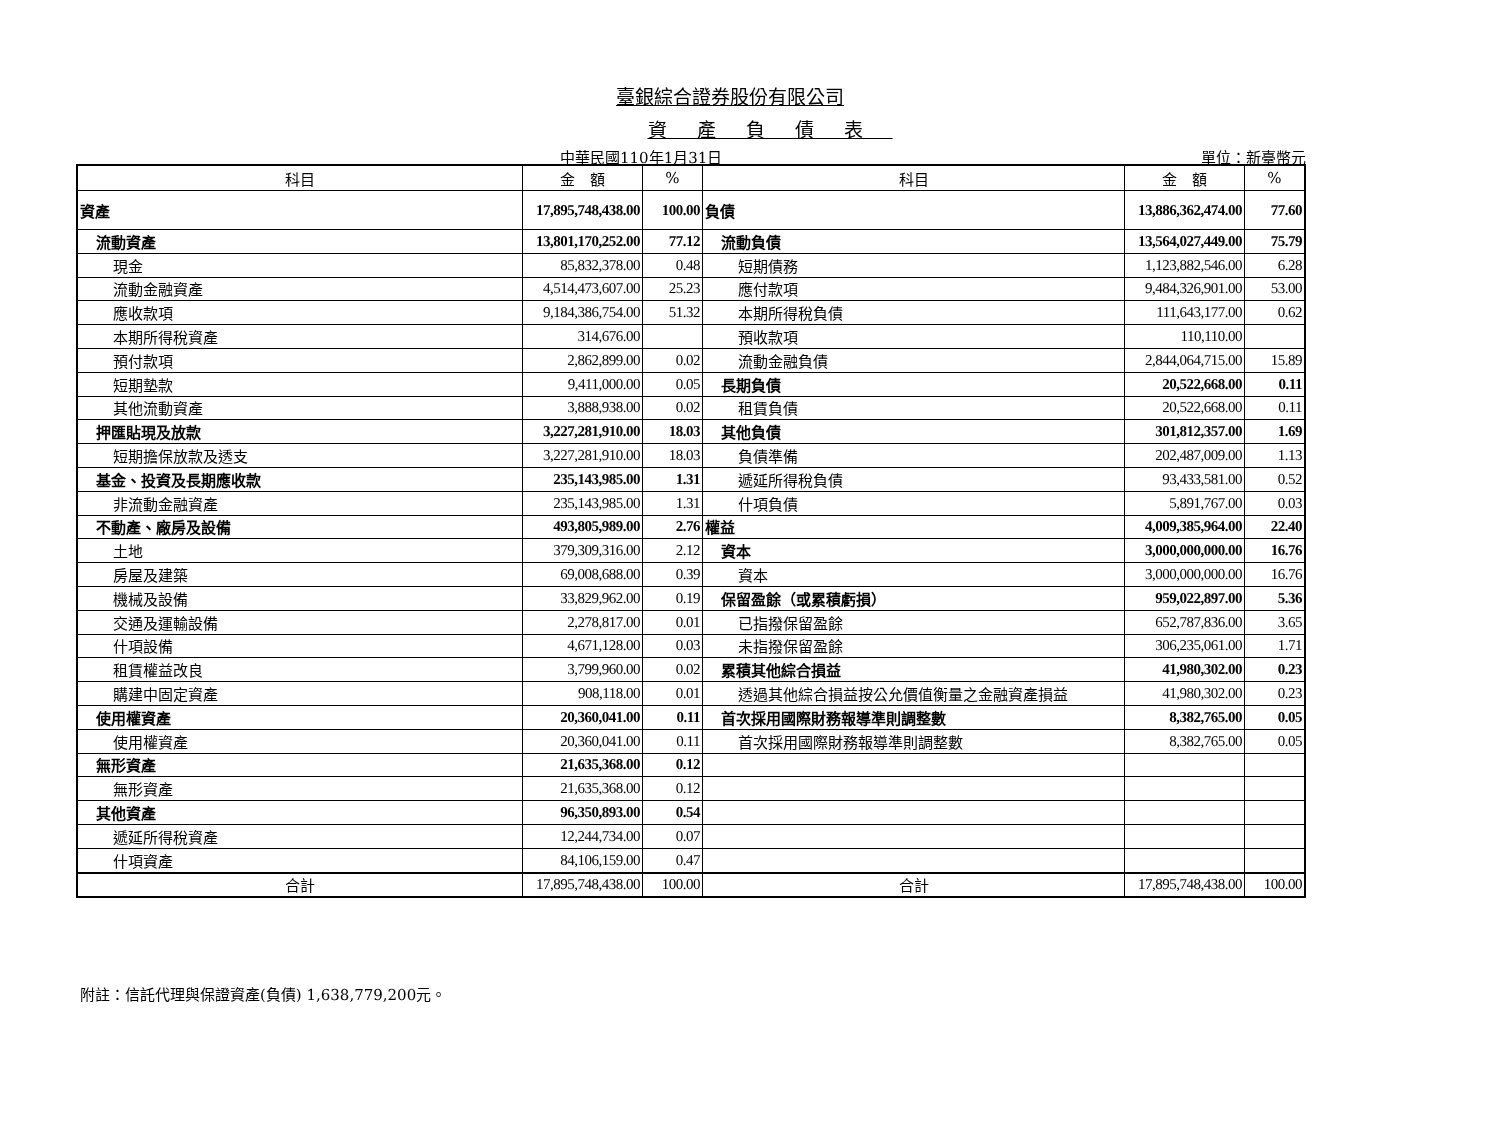臺銀綜合證券股份有限公司
資產負債表
中華民國110年1月31日 單位：新臺幣元
| 科目 | 金 額 | % | 科目 | 金 額 | % |
| --- | --- | --- | --- | --- | --- |
| 資產 | 17,895,748,438.00 | 100.00 | 負債 | 13,886,362,474.00 | 77.60 |
| 流動資產 | 13,801,170,252.00 | 77.12 | 流動負債 | 13,564,027,449.00 | 75.79 |
| 現金 | 85,832,378.00 | 0.48 | 短期債務 | 1,123,882,546.00 | 6.28 |
| 流動金融資產 | 4,514,473,607.00 | 25.23 | 應付款項 | 9,484,326,901.00 | 53.00 |
| 應收款項 | 9,184,386,754.00 | 51.32 | 本期所得稅負債 | 111,643,177.00 | 0.62 |
| 本期所得稅資產 | 314,676.00 | | 預收款項 | 110,110.00 | |
| 預付款項 | 2,862,899.00 | 0.02 | 流動金融負債 | 2,844,064,715.00 | 15.89 |
| 短期墊款 | 9,411,000.00 | 0.05 | 長期負債 | 20,522,668.00 | 0.11 |
| 其他流動資產 | 3,888,938.00 | 0.02 | 租賃負債 | 20,522,668.00 | 0.11 |
| 押匯貼現及放款 | 3,227,281,910.00 | 18.03 | 其他負債 | 301,812,357.00 | 1.69 |
| 短期擔保放款及透支 | 3,227,281,910.00 | 18.03 | 負債準備 | 202,487,009.00 | 1.13 |
| 基金、投資及長期應收款 | 235,143,985.00 | 1.31 | 遞延所得稅負債 | 93,433,581.00 | 0.52 |
| 非流動金融資產 | 235,143,985.00 | 1.31 | 什項負債 | 5,891,767.00 | 0.03 |
| 不動產、廠房及設備 | 493,805,989.00 | 2.76 | 權益 | 4,009,385,964.00 | 22.40 |
| 土地 | 379,309,316.00 | 2.12 | 資本 | 3,000,000,000.00 | 16.76 |
| 房屋及建築 | 69,008,688.00 | 0.39 | 資本 | 3,000,000,000.00 | 16.76 |
| 機械及設備 | 33,829,962.00 | 0.19 | 保留盈餘（或累積虧損） | 959,022,897.00 | 5.36 |
| 交通及運輸設備 | 2,278,817.00 | 0.01 | 已指撥保留盈餘 | 652,787,836.00 | 3.65 |
| 什項設備 | 4,671,128.00 | 0.03 | 未指撥保留盈餘 | 306,235,061.00 | 1.71 |
| 租賃權益改良 | 3,799,960.00 | 0.02 | 累積其他綜合損益 | 41,980,302.00 | 0.23 |
| 購建中固定資產 | 908,118.00 | 0.01 | 透過其他綜合損益按公允價值衡量之金融資產損益 | 41,980,302.00 | 0.23 |
| 使用權資產 | 20,360,041.00 | 0.11 | 首次採用國際財務報導準則調整數 | 8,382,765.00 | 0.05 |
| 使用權資產 | 20,360,041.00 | 0.11 | 首次採用國際財務報導準則調整數 | 8,382,765.00 | 0.05 |
| 無形資產 | 21,635,368.00 | 0.12 | | | |
| 無形資產 | 21,635,368.00 | 0.12 | | | |
| 其他資產 | 96,350,893.00 | 0.54 | | | |
| 遞延所得稅資產 | 12,244,734.00 | 0.07 | | | |
| 什項資產 | 84,106,159.00 | 0.47 | | | |
| 合計 | 17,895,748,438.00 | 100.00 | 合計 | 17,895,748,438.00 | 100.00 |
附註：信託代理與保證資產(負債) 1,638,779,200元。